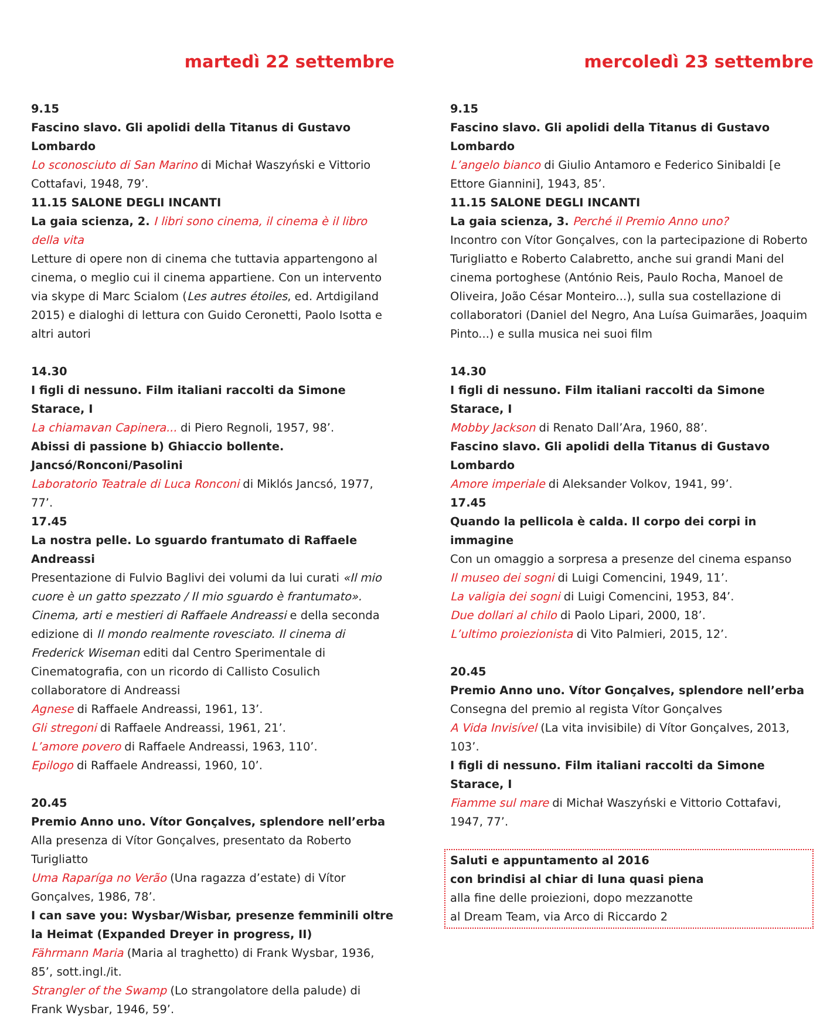martedì 22 settembre
9.15
Fascino slavo. Gli apolidi della Titanus di Gustavo Lombardo
Lo sconosciuto di San Marino di Michał Waszyński e Vittorio Cottafavi, 1948, 79’.
11.15 SALONE DEGLI INCANTI
La gaia scienza, 2. I libri sono cinema, il cinema è il libro della vita
Letture di opere non di cinema che tuttavia appartengono al cinema, o meglio cui il cinema appartiene. Con un intervento via skype di Marc Scialom (Les autres étoiles, ed. Artdigiland 2015) e dialoghi di lettura con Guido Ceronetti, Paolo Isotta e altri autori
14.30
I figli di nessuno. Film italiani raccolti da Simone Starace, I
La chiamavan Capinera... di Piero Regnoli, 1957, 98’.
Abissi di passione b) Ghiaccio bollente. Jancsó/Ronconi/Pasolini
Laboratorio Teatrale di Luca Ronconi di Miklós Jancsó, 1977, 77’.
17.45
La nostra pelle. Lo sguardo frantumato di Raffaele Andreassi
Presentazione di Fulvio Baglivi dei volumi da lui curati «Il mio cuore è un gatto spezzato / Il mio sguardo è frantumato». Cinema, arti e mestieri di Raffaele Andreassi e della seconda edizione di Il mondo realmente rovesciato. Il cinema di Frederick Wiseman editi dal Centro Sperimentale di Cinematografia, con un ricordo di Callisto Cosulich collaboratore di Andreassi
Agnese di Raffaele Andreassi, 1961, 13’.
Gli stregoni di Raffaele Andreassi, 1961, 21’.
L’amore povero di Raffaele Andreassi, 1963, 110’.
Epilogo di Raffaele Andreassi, 1960, 10’.
20.45
Premio Anno uno. Vítor Gonçalves, splendore nell’erba
Alla presenza di Vítor Gonçalves, presentato da Roberto Turigliatto
Uma Raparíga no Verão (Una ragazza d’estate) di Vítor Gonçalves, 1986, 78’.
I can save you: Wysbar/Wisbar, presenze femminili oltre la Heimat (Expanded Dreyer in progress, II)
Fährmann Maria (Maria al traghetto) di Frank Wysbar, 1936, 85’, sott.ingl./it.
Strangler of the Swamp (Lo strangolatore della palude) di Frank Wysbar, 1946, 59’.
mercoledì 23 settembre
9.15
Fascino slavo. Gli apolidi della Titanus di Gustavo Lombardo
L’angelo bianco di Giulio Antamoro e Federico Sinibaldi [e Ettore Giannini], 1943, 85’.
11.15 SALONE DEGLI INCANTI
La gaia scienza, 3. Perché il Premio Anno uno?
Incontro con Vítor Gonçalves, con la partecipazione di Roberto Turigliatto e Roberto Calabretto, anche sui grandi Mani del cinema portoghese (António Reis, Paulo Rocha, Manoel de Oliveira, João César Monteiro...), sulla sua costellazione di collaboratori (Daniel del Negro, Ana Luísa Guimarães, Joaquim Pinto...) e sulla musica nei suoi film
14.30
I figli di nessuno. Film italiani raccolti da Simone Starace, I
Mobby Jackson di Renato Dall’Ara, 1960, 88’.
Fascino slavo. Gli apolidi della Titanus di Gustavo Lombardo
Amore imperiale di Aleksander Volkov, 1941, 99’.
17.45
Quando la pellicola è calda. Il corpo dei corpi in immagine
Con un omaggio a sorpresa a presenze del cinema espanso
Il museo dei sogni di Luigi Comencini, 1949, 11’.
La valigia dei sogni di Luigi Comencini, 1953, 84’.
Due dollari al chilo di Paolo Lipari, 2000, 18’.
L’ultimo proiezionista di Vito Palmieri, 2015, 12’.
20.45
Premio Anno uno. Vítor Gonçalves, splendore nell’erba
Consegna del premio al regista Vítor Gonçalves
A Vida Invisível (La vita invisibile) di Vítor Gonçalves, 2013, 103’.
I figli di nessuno. Film italiani raccolti da Simone Starace, I
Fiamme sul mare di Michał Waszyński e Vittorio Cottafavi, 1947, 77’.
Saluti e appuntamento al 2016
con brindisi al chiar di luna quasi piena
alla fine delle proiezioni, dopo mezzanotte
al Dream Team, via Arco di Riccardo 2